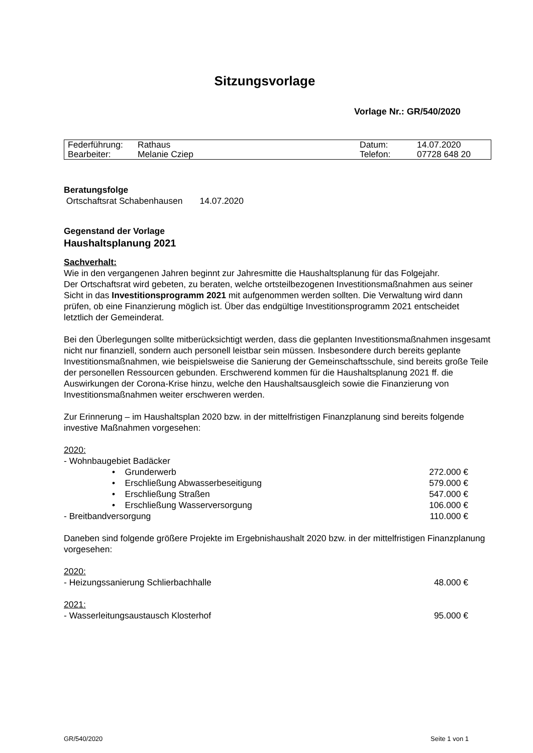Sitzungsvorlage
Vorlage Nr.: GR/540/2020
| Federführung: | Rathaus | Datum: | 14.07.2020 |
| Bearbeiter: | Melanie Cziep | Telefon: | 07728 648 20 |
Beratungsfolge
Ortschaftsrat Schabenhausen 14.07.2020
Gegenstand der Vorlage
Haushaltsplanung 2021
Sachverhalt:
Wie in den vergangenen Jahren beginnt zur Jahresmitte die Haushaltsplanung für das Folgejahr.
Der Ortschaftsrat wird gebeten, zu beraten, welche ortsteilbezogenen Investitionsmaßnahmen aus seiner Sicht in das Investitionsprogramm 2021 mit aufgenommen werden sollten. Die Verwaltung wird dann prüfen, ob eine Finanzierung möglich ist. Über das endgültige Investitionsprogramm 2021 entscheidet letztlich der Gemeinderat.
Bei den Überlegungen sollte mitberücksichtigt werden, dass die geplanten Investitionsmaßnahmen insgesamt nicht nur finanziell, sondern auch personell leistbar sein müssen. Insbesondere durch bereits geplante Investitionsmaßnahmen, wie beispielsweise die Sanierung der Gemeinschaftsschule, sind bereits große Teile der personellen Ressourcen gebunden. Erschwerend kommen für die Haushaltsplanung 2021 ff. die Auswirkungen der Corona-Krise hinzu, welche den Haushaltsausgleich sowie die Finanzierung von Investitionsmaßnahmen weiter erschweren werden.
Zur Erinnerung – im Haushaltsplan 2020 bzw. in der mittelfristigen Finanzplanung sind bereits folgende investive Maßnahmen vorgesehen:
2020:
- Wohnbaugebiet Badäcker
• Grunderwerb 272.000 €
• Erschließung Abwasserbeseitigung 579.000 €
• Erschließung Straßen 547.000 €
• Erschließung Wasserversorgung 106.000 €
- Breitbandversorgung 110.000 €
Daneben sind folgende größere Projekte im Ergebnishaushalt 2020 bzw. in der mittelfristigen Finanzplanung vorgesehen:
2020:
- Heizungssanierung Schlierbachhalle 48.000 €
2021:
- Wasserleitungsaustausch Klosterhof 95.000 €
GR/540/2020 Seite 1 von 1